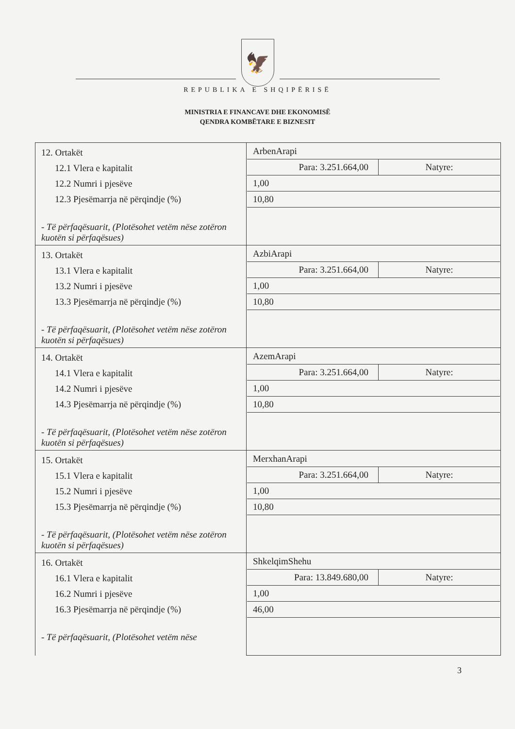🦅
REPUBLIKA E SHQIPËRISË
MINISTRIA E FINANCAVE DHE EKONOMISË
QENDRA KOMBËTARE E BIZNESIT
| 12. Ortakët 12.1 Vlera e kapitalit 12.2 Numri i pjesëve 12.3 Pjesëmarrja në përqindje (%) - Të përfaqësuarit, (Plotësohet vetëm nëse zotëron kuotën si përfaqësues) | ArbenArapi Para: 3.251.664,00 Natyre: 1,00 10,80 |
| 13. Ortakët 13.1 Vlera e kapitalit 13.2 Numri i pjesëve 13.3 Pjesëmarrja në përqindje (%) - Të përfaqësuarit, (Plotësohet vetëm nëse zotëron kuotën si përfaqësues) | AzbiArapi Para: 3.251.664,00 Natyre: 1,00 10,80 |
| 14. Ortakët 14.1 Vlera e kapitalit 14.2 Numri i pjesëve 14.3 Pjesëmarrja në përqindje (%) - Të përfaqësuarit, (Plotësohet vetëm nëse zotëron kuotën si përfaqësues) | AzemArapi Para: 3.251.664,00 Natyre: 1,00 10,80 |
| 15. Ortakët 15.1 Vlera e kapitalit 15.2 Numri i pjesëve 15.3 Pjesëmarrja në përqindje (%) - Të përfaqësuarit, (Plotësohet vetëm nëse zotëron kuotën si përfaqësues) | MerxhanArapi Para: 3.251.664,00 Natyre: 1,00 10,80 |
| 16. Ortakët 16.1 Vlera e kapitalit 16.2 Numri i pjesëve 16.3 Pjesëmarrja në përqindje (%) - Të përfaqësuarit, (Plotësohet vetëm nëse | ShkelqimShehu Para: 13.849.680,00 Natyre: 1,00 46,00 |
3